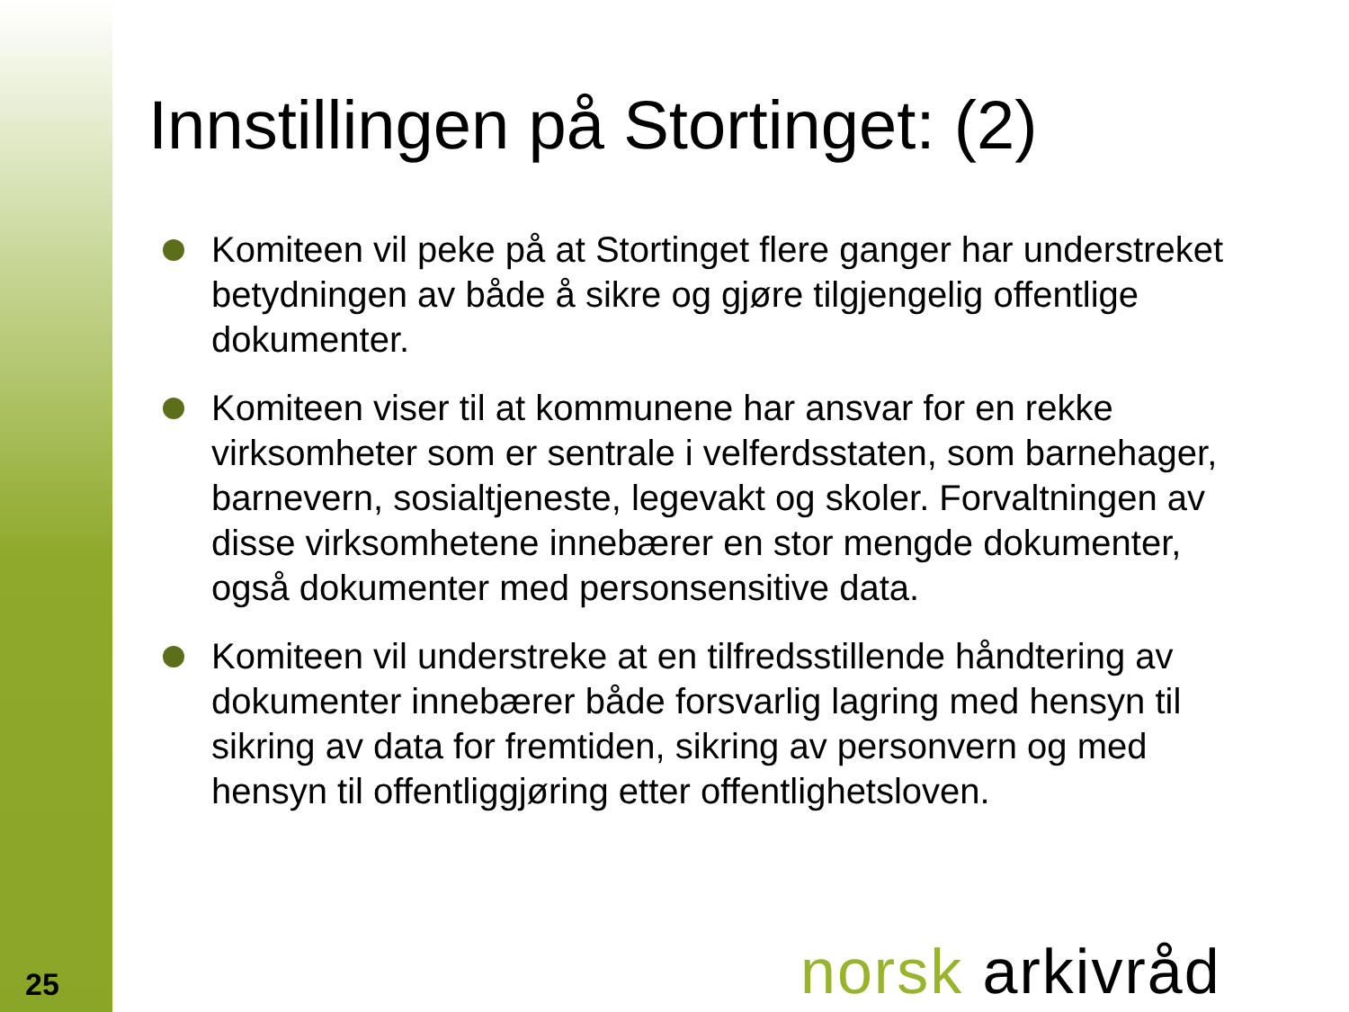Innstillingen på Stortinget: (2)
Komiteen vil peke på at Stortinget flere ganger har understreket betydningen av både å sikre og gjøre tilgjengelig offentlige dokumenter.
Komiteen viser til at kommunene har ansvar for en rekke virksomheter som er sentrale i velferdsstaten, som barnehager, barnevern, sosialtjeneste, legevakt og skoler. Forvaltningen av disse virksomhetene innebærer en stor mengde dokumenter, også dokumenter med personsensitive data.
Komiteen vil understreke at en tilfredsstillende håndtering av dokumenter innebærer både forsvarlig lagring med hensyn til sikring av data for fremtiden, sikring av personvern og med hensyn til offentliggjøring etter offentlighetsloven.
norsk arkivråd
25